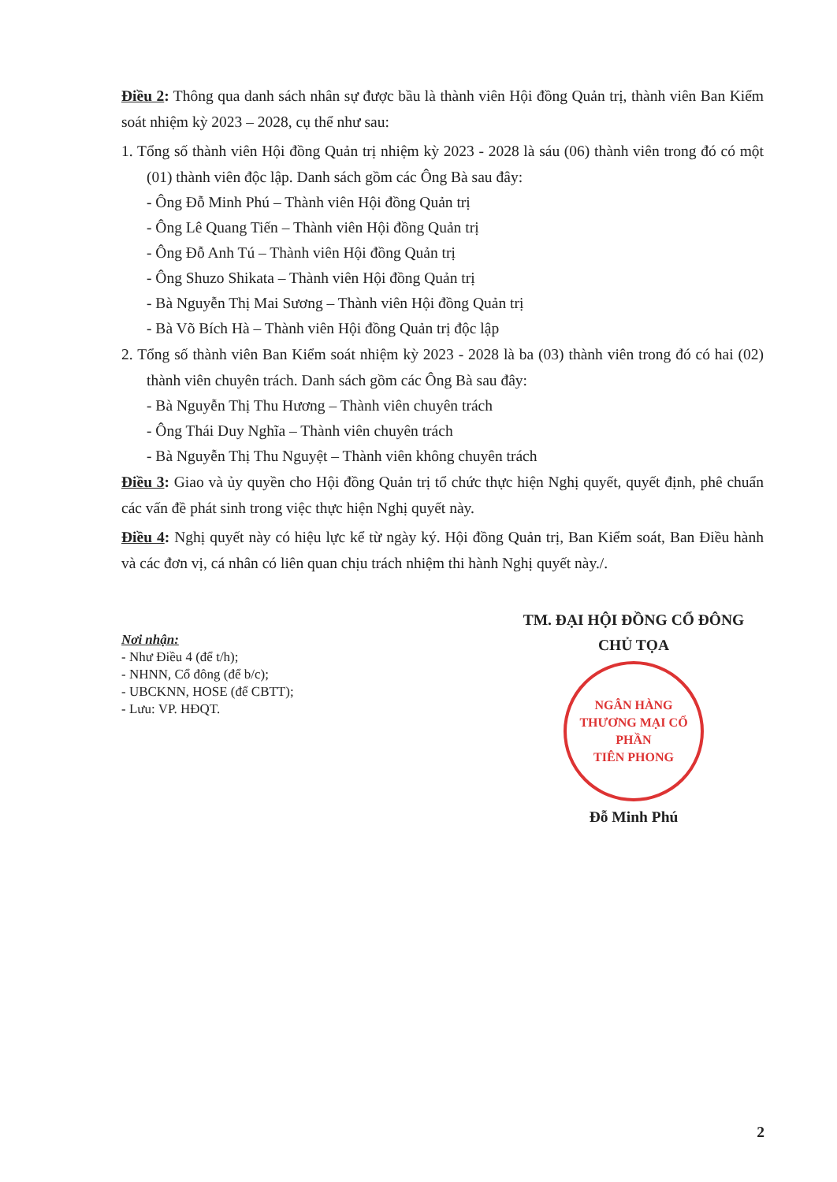Điều 2: Thông qua danh sách nhân sự được bầu là thành viên Hội đồng Quản trị, thành viên Ban Kiểm soát nhiệm kỳ 2023 – 2028, cụ thể như sau:
1. Tổng số thành viên Hội đồng Quản trị nhiệm kỳ 2023 - 2028 là sáu (06) thành viên trong đó có một (01) thành viên độc lập. Danh sách gồm các Ông Bà sau đây:
- Ông Đỗ Minh Phú – Thành viên Hội đồng Quản trị
- Ông Lê Quang Tiến – Thành viên Hội đồng Quản trị
- Ông Đỗ Anh Tú – Thành viên Hội đồng Quản trị
- Ông Shuzo Shikata – Thành viên Hội đồng Quản trị
- Bà Nguyễn Thị Mai Sương – Thành viên Hội đồng Quản trị
- Bà Võ Bích Hà – Thành viên Hội đồng Quản trị độc lập
2. Tổng số thành viên Ban Kiểm soát nhiệm kỳ 2023 - 2028 là ba (03) thành viên trong đó có hai (02) thành viên chuyên trách. Danh sách gồm các Ông Bà sau đây:
- Bà Nguyễn Thị Thu Hương – Thành viên chuyên trách
- Ông Thái Duy Nghĩa – Thành viên chuyên trách
- Bà Nguyễn Thị Thu Nguyệt – Thành viên không chuyên trách
Điều 3: Giao và ủy quyền cho Hội đồng Quản trị tổ chức thực hiện Nghị quyết, quyết định, phê chuẩn các vấn đề phát sinh trong việc thực hiện Nghị quyết này.
Điều 4: Nghị quyết này có hiệu lực kể từ ngày ký. Hội đồng Quản trị, Ban Kiểm soát, Ban Điều hành và các đơn vị, cá nhân có liên quan chịu trách nhiệm thi hành Nghị quyết này./.
Nơi nhận:
- Như Điều 4 (để t/h);
- NHNN, Cổ đông (để b/c);
- UBCKNN, HOSE (để CBTT);
- Lưu: VP. HĐQT.
TM. ĐẠI HỘI ĐỒNG CỔ ĐÔNG
CHỦ TỌA
NGÂN HÀNG
THƯƠNG MẠI CỔ PHẦN
TIÊN PHONG
Đỗ Minh Phú
2